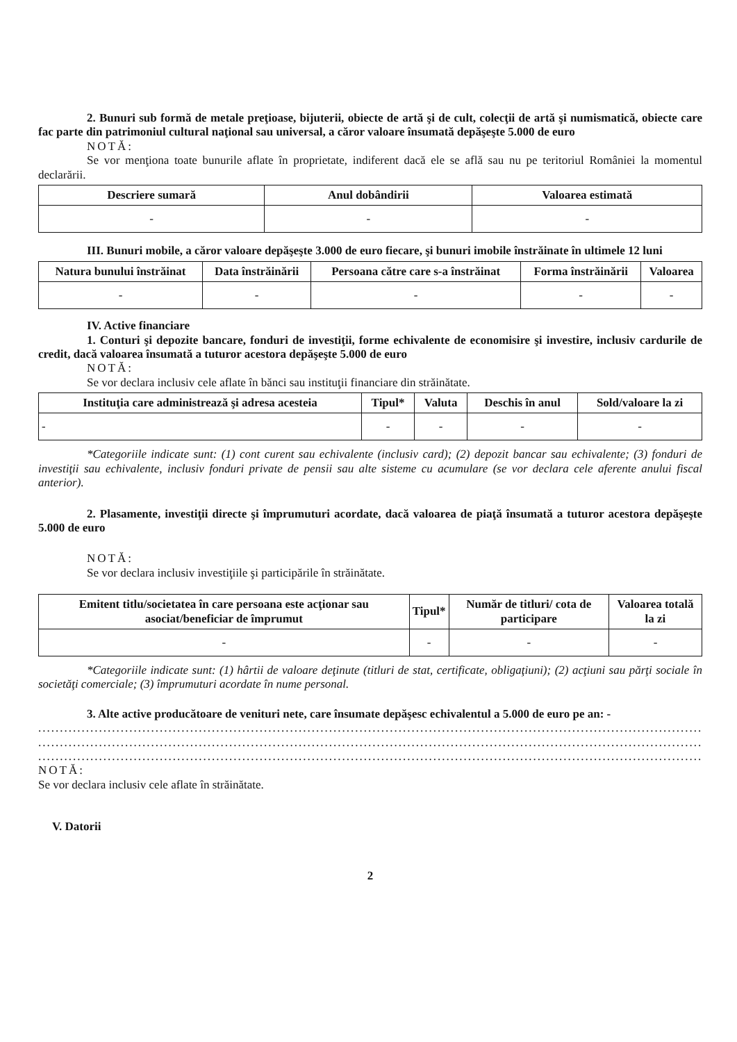2. Bunuri sub formă de metale preţioase, bijuterii, obiecte de artă şi de cult, colecţii de artă şi numismatică, obiecte care fac parte din patrimoniul cultural naţional sau universal, a căror valoare însumată depăşeşte 5.000 de euro
NOTĂ:
Se vor menţiona toate bunurile aflate în proprietate, indiferent dacă ele se află sau nu pe teritoriul României la momentul declarării.
| Descriere sumară | Anul dobândirii | Valoarea estimată |
| --- | --- | --- |
| - | - | - |
III. Bunuri mobile, a căror valoare depăşeşte 3.000 de euro fiecare, şi bunuri imobile înstrăinate în ultimele 12 luni
| Natura bunului înstrăinat | Data înstrăinării | Persoana către care s-a înstrăinat | Forma înstrăinării | Valoarea |
| --- | --- | --- | --- | --- |
| - | - | - | - | - |
IV. Active financiare
1. Conturi şi depozite bancare, fonduri de investiţii, forme echivalente de economisire şi investire, inclusiv cardurile de credit, dacă valoarea însumată a tuturor acestora depăşeşte 5.000 de euro
NOTĂ:
Se vor declara inclusiv cele aflate în bănci sau instituţii financiare din străinătate.
| Instituţia care administrează şi adresa acesteia | Tipul* | Valuta | Deschis în anul | Sold/valoare la zi |
| --- | --- | --- | --- | --- |
| - | - | - | - | - |
*Categoriile indicate sunt: (1) cont curent sau echivalente (inclusiv card); (2) depozit bancar sau echivalente; (3) fonduri de investiţii sau echivalente, inclusiv fonduri private de pensii sau alte sisteme cu acumulare (se vor declara cele aferente anului fiscal anterior).
2. Plasamente, investiţii directe şi împrumuturi acordate, dacă valoarea de piaţă însumată a tuturor acestora depăşeşte 5.000 de euro
NOTĂ:
Se vor declara inclusiv investiţiile şi participările în străinătate.
| Emitent titlu/societatea în care persoana este acţionar sau asociat/beneficiar de împrumut | Tipul* | Număr de titluri/ cota de participare | Valoarea totală la zi |
| --- | --- | --- | --- |
| - | - | - | - |
*Categoriile indicate sunt: (1) hârtii de valoare deţinute (titluri de stat, certificate, obligaţiuni); (2) acţiuni sau părţi sociale în societăţi comerciale; (3) împrumuturi acordate în nume personal.
3. Alte active producătoare de venituri nete, care însumate depăşesc echivalentul a 5.000 de euro pe an: -
..........................................................................................................................................................
..........................................................................................................................................................
..........................................................................................................................................................
NOTĂ:
Se vor declara inclusiv cele aflate în străinătate.
V. Datorii
2